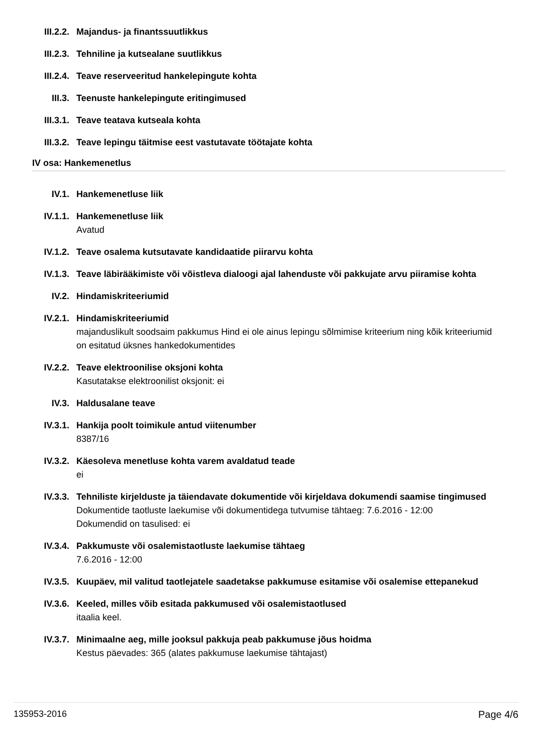III.2.2. Majandus- ja finantssuutlikkus
III.2.3. Tehniline ja kutsealane suutlikkus
III.2.4. Teave reserveeritud hankelepingute kohta
III.3. Teenuste hankelepingute eritingimused
III.3.1. Teave teatava kutseala kohta
III.3.2. Teave lepingu täitmise eest vastutavate töötajate kohta
IV osa: Hankemenetlus
IV.1. Hankemenetluse liik
IV.1.1. Hankemenetluse liik
Avatud
IV.1.2. Teave osalema kutsutavate kandidaatide piirarvu kohta
IV.1.3. Teave läbirääkimiste või võistleva dialoogi ajal lahenduste või pakkujate arvu piiramise kohta
IV.2. Hindamiskriteeriumid
IV.2.1. Hindamiskriteeriumid
majanduslikult soodsaim pakkumus Hind ei ole ainus lepingu sõlmimise kriteerium ning kõik kriteeriumid on esitatud üksnes hankedokumentides
IV.2.2. Teave elektroonilise oksjoni kohta
Kasutatakse elektroonilist oksjonit: ei
IV.3. Haldusalane teave
IV.3.1. Hankija poolt toimikule antud viitenumber
8387/16
IV.3.2. Käesoleva menetluse kohta varem avaldatud teade
ei
IV.3.3. Tehniliste kirjelduste ja täiendavate dokumentide või kirjeldava dokumendi saamise tingimused
Dokumentide taotluste laekumise või dokumentidega tutvumise tähtaeg: 7.6.2016 - 12:00
Dokumendid on tasulised: ei
IV.3.4. Pakkumuste või osalemistaotluste laekumise tähtaeg
7.6.2016 - 12:00
IV.3.5. Kuupäev, mil valitud taotlejatele saadetakse pakkumuse esitamise või osalemise ettepanekud
IV.3.6. Keeled, milles võib esitada pakkumused või osalemistaotlused
itaalia keel.
IV.3.7. Minimaalne aeg, mille jooksul pakkuja peab pakkumuse jõus hoidma
Kestus päevades: 365 (alates pakkumuse laekumise tähtajast)
135953-2016 Page 4/6